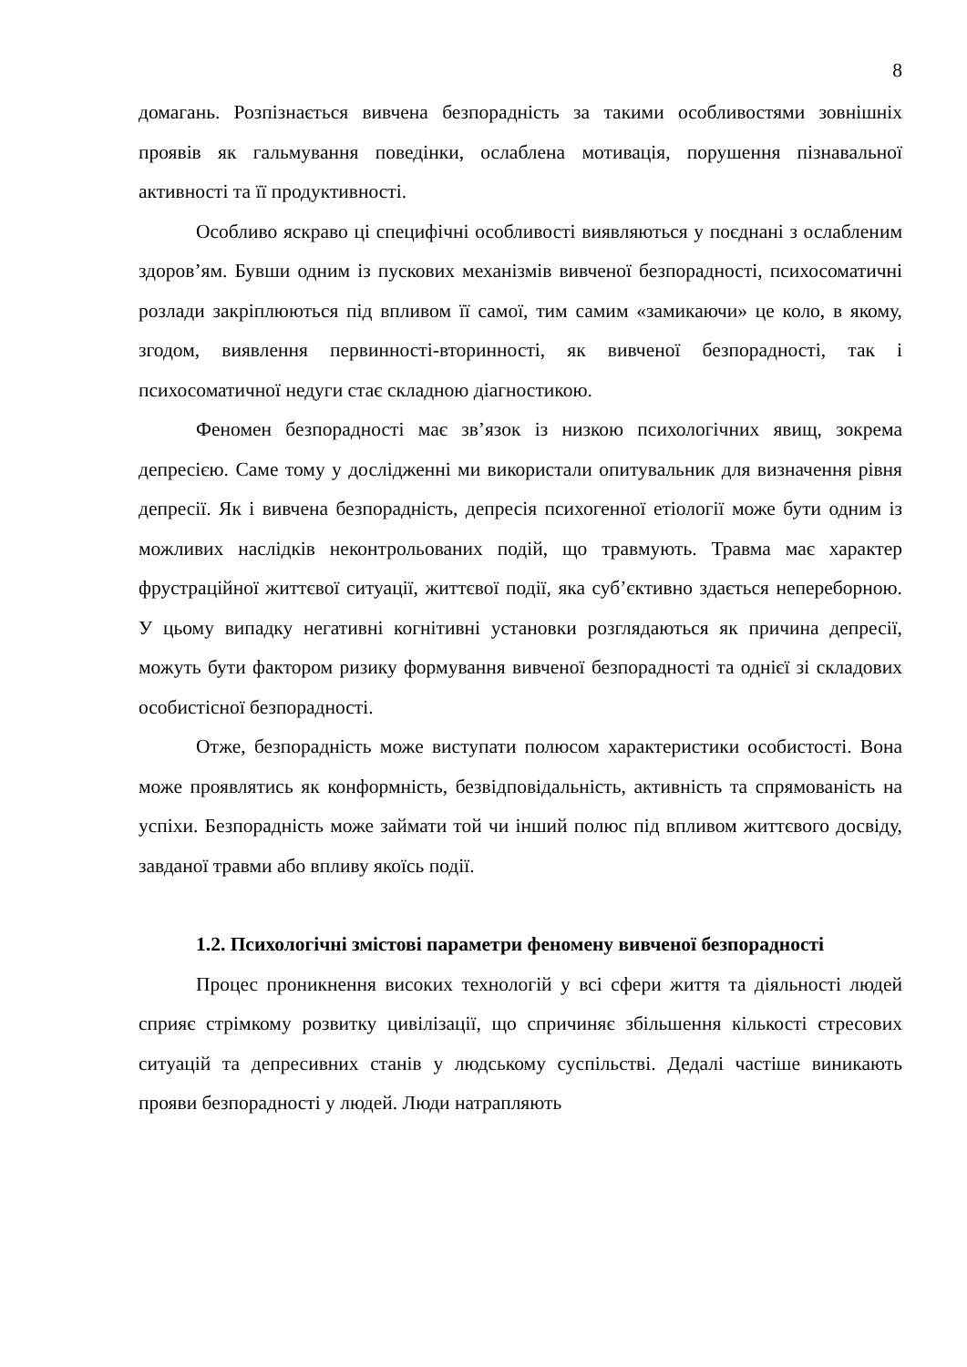8
домагань. Розпізнається вивчена безпорадність за такими особливостями зовнішніх проявів як гальмування поведінки, ослаблена мотивація, порушення пізнавальної активності та її продуктивності.
Особливо яскраво ці специфічні особливості виявляються у поєднані з ослабленим здоров’ям. Бувши одним із пускових механізмів вивченої безпорадності, психосоматичні розлади закріплюються під впливом її самої, тим самим «замикаючи» це коло, в якому, згодом, виявлення первинності-вторинності, як вивченої безпорадності, так і психосоматичної недуги стає складною діагностикою.
Феномен безпорадності має зв’язок із низкою психологічних явищ, зокрема депресією. Саме тому у дослідженні ми використали опитувальник для визначення рівня депресії. Як і вивчена безпорадність, депресія психогенної етіології може бути одним із можливих наслідків неконтрольованих подій, що травмують. Травма має характер фрустраційної життєвої ситуації, життєвої події, яка суб’єктивно здається непереборною. У цьому випадку негативні когнітивні установки розглядаються як причина депресії, можуть бути фактором ризику формування вивченої безпорадності та однієї зі складових особистісної безпорадності.
Отже, безпорадність може виступати полюсом характеристики особистості. Вона може проявлятись як конформність, безвідповідальність, активність та спрямованість на успіхи. Безпорадність може займати той чи інший полюс під впливом життєвого досвіду, завданої травми або впливу якоїсь події.
1.2. Психологічні змістові параметри феномену вивченої безпорадності
Процес проникнення високих технологій у всі сфери життя та діяльності людей сприяє стрімкому розвитку цивілізації, що спричиняє збільшення кількості стресових ситуацій та депресивних станів у людському суспільстві. Дедалі частіше виникають прояви безпорадності у людей. Люди натрапляють